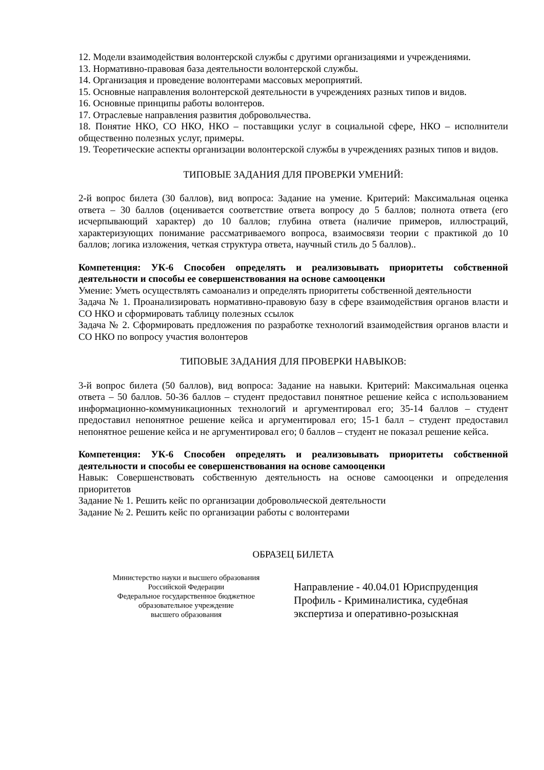12. Модели взаимодействия волонтерской службы с другими организациями и учреждениями.
13. Нормативно-правовая база деятельности волонтерской службы.
14. Организация и проведение волонтерами массовых мероприятий.
15. Основные направления волонтерской деятельности в учреждениях разных типов и видов.
16. Основные принципы работы волонтеров.
17. Отраслевые направления развития добровольчества.
18. Понятие НКО, СО НКО, НКО – поставщики услуг в социальной сфере, НКО – исполнители общественно полезных услуг, примеры.
19. Теоретические аспекты организации волонтерской службы в учреждениях разных типов и видов.
ТИПОВЫЕ ЗАДАНИЯ ДЛЯ ПРОВЕРКИ УМЕНИЙ:
2-й вопрос билета (30 баллов), вид вопроса: Задание на умение. Критерий: Максимальная оценка ответа – 30 баллов (оценивается соответствие ответа вопросу до 5 баллов; полнота ответа (его исчерпывающий характер) до 10 баллов; глубина ответа (наличие примеров, иллюстраций, характеризующих понимание рассматриваемого вопроса, взаимосвязи теории с практикой до 10 баллов; логика изложения, четкая структура ответа, научный стиль до 5 баллов)..
Компетенция: УК-6 Способен определять и реализовывать приоритеты собственной деятельности и способы ее совершенствования на основе самооценки
Умение: Уметь осуществлять самоанализ и определять приоритеты собственной деятельности
Задача № 1. Проанализировать нормативно-правовую базу в сфере взаимодействия органов власти и СО НКО и сформировать таблицу полезных ссылок
Задача № 2. Сформировать предложения по разработке технологий взаимодействия органов власти и СО НКО по вопросу участия волонтеров
ТИПОВЫЕ ЗАДАНИЯ ДЛЯ ПРОВЕРКИ НАВЫКОВ:
3-й вопрос билета (50 баллов), вид вопроса: Задание на навыки. Критерий: Максимальная оценка ответа – 50 баллов. 50-36 баллов – студент предоставил понятное решение кейса с использованием информационно-коммуникационных технологий и аргументировал его; 35-14 баллов – студент предоставил непонятное решение кейса и аргументировал его; 15-1 балл – студент предоставил непонятное решение кейса и не аргументировал его; 0 баллов – студент не показал решение кейса.
Компетенция: УК-6 Способен определять и реализовывать приоритеты собственной деятельности и способы ее совершенствования на основе самооценки
Навык: Совершенствовать собственную деятельность на основе самооценки и определения приоритетов
Задание № 1. Решить кейс по организации добровольческой деятельности
Задание № 2. Решить кейс по организации работы с волонтерами
ОБРАЗЕЦ БИЛЕТА
Министерство науки и высшего образования
Российской Федерации
Федеральное государственное бюджетное
образовательное учреждение
высшего образования
Направление - 40.04.01 Юриспруденция
Профиль - Криминалистика, судебная
экспертиза и оперативно-розыскная